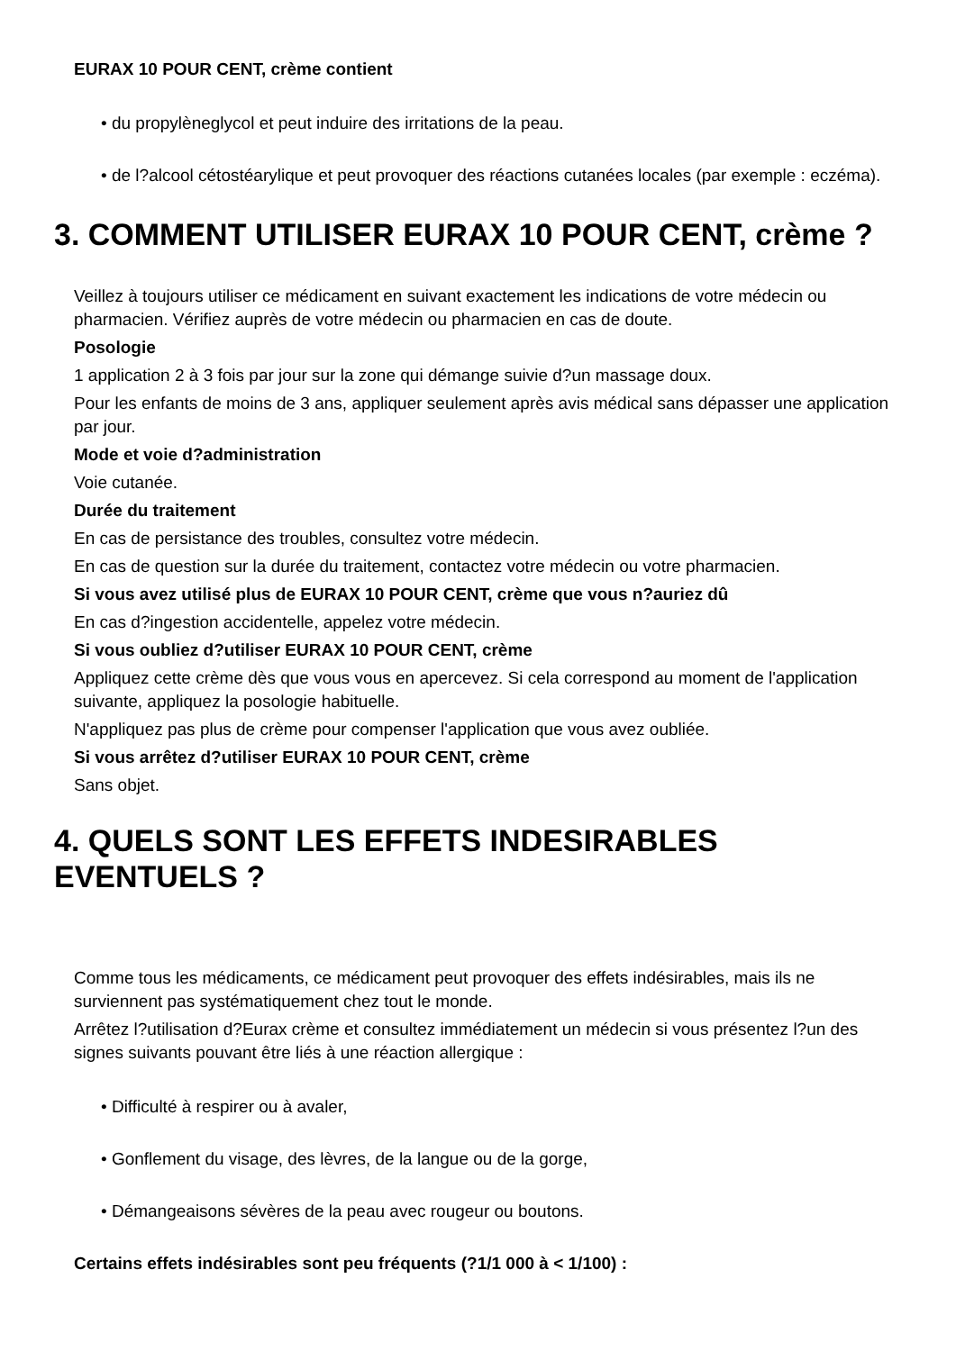EURAX 10 POUR CENT, crème contient
• du propylèneglycol et peut induire des irritations de la peau.
• de l?alcool cétostéarylique et peut provoquer des réactions cutanées locales (par exemple : eczéma).
3. COMMENT UTILISER EURAX 10 POUR CENT, crème ?
Veillez à toujours utiliser ce médicament en suivant exactement les indications de votre médecin ou pharmacien. Vérifiez auprès de votre médecin ou pharmacien en cas de doute.
Posologie
1 application 2 à 3 fois par jour sur la zone qui démange suivie d?un massage doux.
Pour les enfants de moins de 3 ans, appliquer seulement après avis médical sans dépasser une application par jour.
Mode et voie d?administration
Voie cutanée.
Durée du traitement
En cas de persistance des troubles, consultez votre médecin.
En cas de question sur la durée du traitement, contactez votre médecin ou votre pharmacien.
Si vous avez utilisé plus de EURAX 10 POUR CENT, crème que vous n?auriez dû
En cas d?ingestion accidentelle, appelez votre médecin.
Si vous oubliez d?utiliser EURAX 10 POUR CENT, crème
Appliquez cette crème dès que vous vous en apercevez. Si cela correspond au moment de l'application suivante, appliquez la posologie habituelle.
N'appliquez pas plus de crème pour compenser l'application que vous avez oubliée.
Si vous arrêtez d?utiliser EURAX 10 POUR CENT, crème
Sans objet.
4. QUELS SONT LES EFFETS INDESIRABLES EVENTUELS ?
Comme tous les médicaments, ce médicament peut provoquer des effets indésirables, mais ils ne surviennent pas systématiquement chez tout le monde.
Arrêtez l?utilisation d?Eurax crème et consultez immédiatement un médecin si vous présentez l?un des signes suivants pouvant être liés à une réaction allergique :
• Difficulté à respirer ou à avaler,
• Gonflement du visage, des lèvres, de la langue ou de la gorge,
• Démangeaisons sévères de la peau avec rougeur ou boutons.
Certains effets indésirables sont peu fréquents (?1/1 000 à < 1/100) :